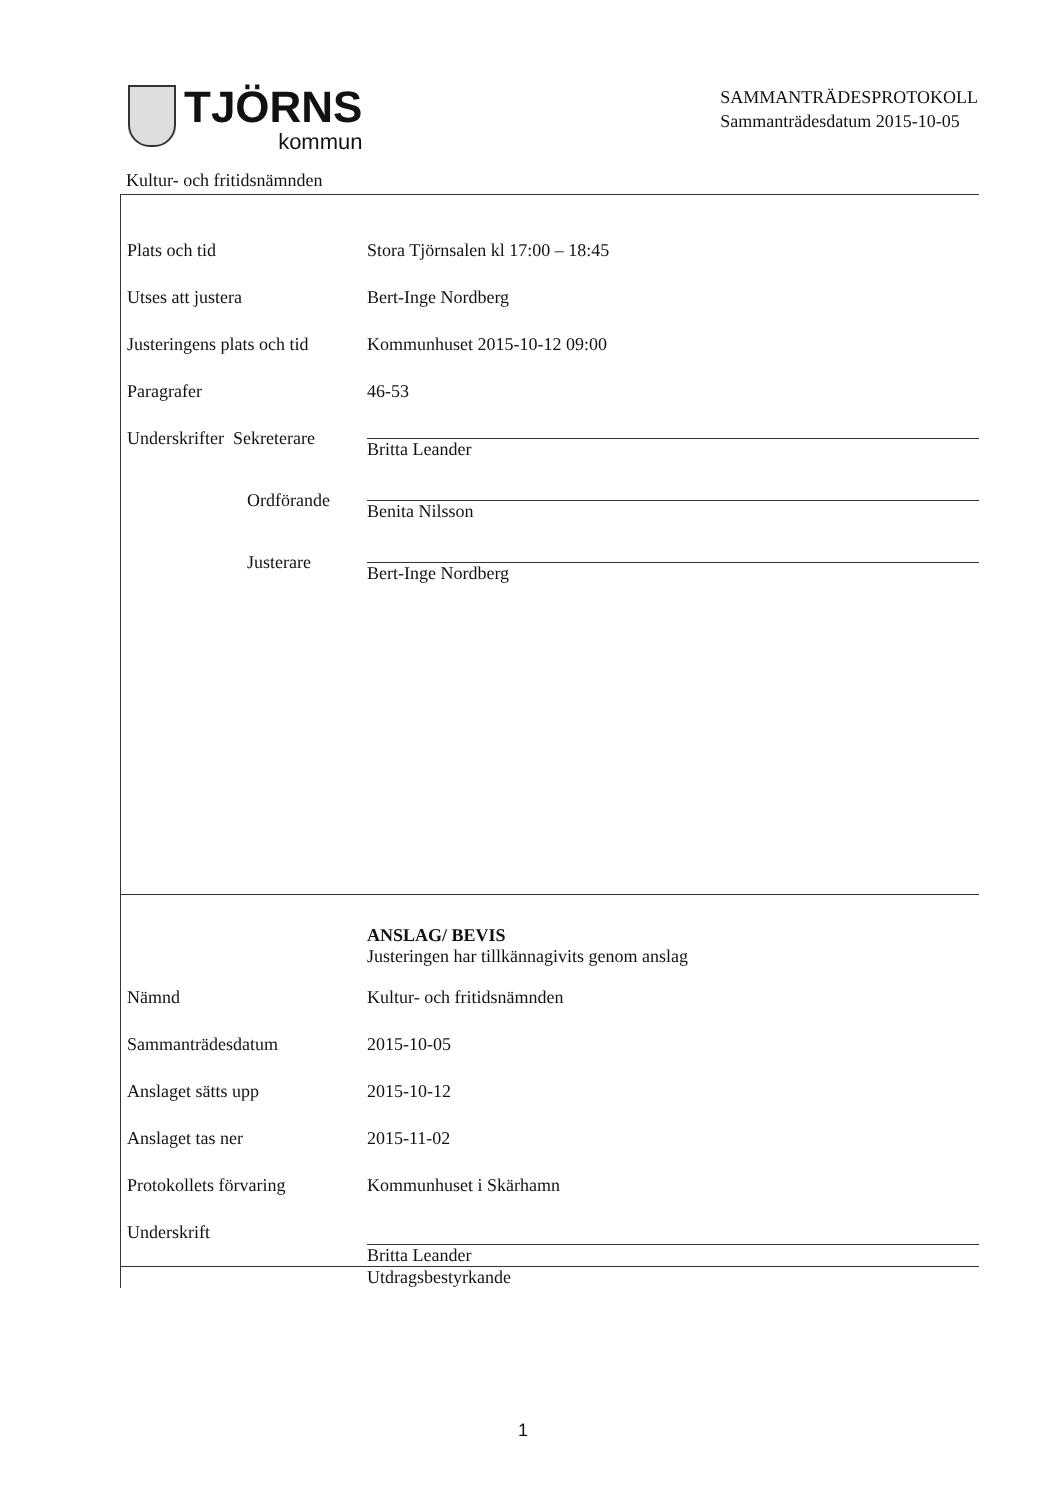TJÖRNS
kommun
SAMMANTRÄDESPROTOKOLL
Sammanträdesdatum 2015-10-05
Kultur- och fritidsnämnden
Plats och tid Stora Tjörnsalen kl 17:00 – 18:45
Utses att justera Bert-Inge Nordberg
Justeringens plats och tid
Kommunhuset 2015-10-12 09:00
Paragrafer 46-53
Underskrifter Sekreterare
Britta Leander
Ordförande Benita Nilsson
Justerare Bert-Inge Nordberg
ANSLAG/ BEVIS
Justeringen har tillkännagivits genom anslag
Nämnd Kultur- och fritidsnämnden
Sammanträdesdatum 2015-10-05
Anslaget sätts upp 2015-10-12
Anslaget tas ner 2015-11-02
Protokollets förvaring Kommunhuset i Skärhamn
Underskrift Britta Leander
Utdragsbestyrkande
1